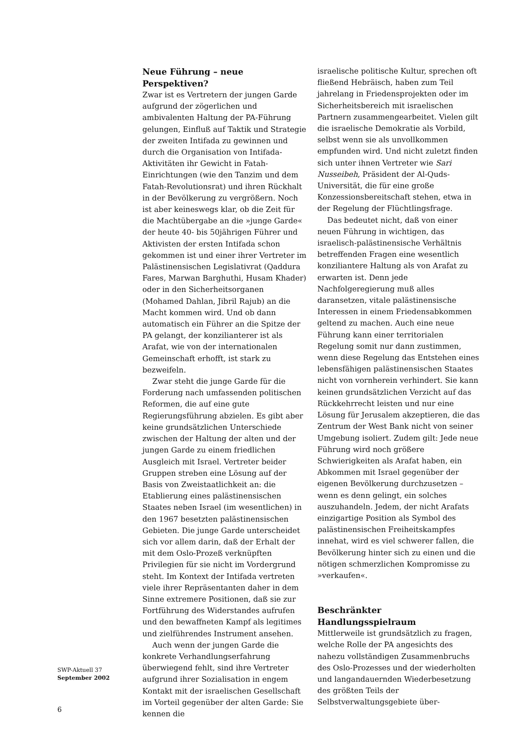Neue Führung – neue Perspektiven?
Zwar ist es Vertretern der jungen Garde aufgrund der zögerlichen und ambivalenten Haltung der PA-Führung gelungen, Einfluß auf Taktik und Strategie der zweiten Intifada zu gewinnen und durch die Organisation von Intifada-Aktivitäten ihr Gewicht in Fatah-Einrichtungen (wie den Tanzim und dem Fatah-Revolutionsrat) und ihren Rückhalt in der Bevölkerung zu vergrößern. Noch ist aber keineswegs klar, ob die Zeit für die Machtübergabe an die »junge Garde« der heute 40- bis 50jährigen Führer und Aktivisten der ersten Intifada schon gekommen ist und einer ihrer Vertreter im Palästinensischen Legislativrat (Qaddura Fares, Marwan Barghuthi, Husam Khader) oder in den Sicherheitsorganen (Mohamed Dahlan, Jibril Rajub) an die Macht kommen wird. Und ob dann automatisch ein Führer an die Spitze der PA gelangt, der konzilianterer ist als Arafat, wie von der internationalen Gemeinschaft erhofft, ist stark zu bezweifeln.
Zwar steht die junge Garde für die Forderung nach umfassenden politischen Reformen, die auf eine gute Regierungsführung abzielen. Es gibt aber keine grundsätzlichen Unterschiede zwischen der Haltung der alten und der jungen Garde zu einem friedlichen Ausgleich mit Israel. Vertreter beider Gruppen streben eine Lösung auf der Basis von Zweistaatlichkeit an: die Etablierung eines palästinensischen Staates neben Israel (im wesentlichen) in den 1967 besetzten palästinensischen Gebieten. Die junge Garde unterscheidet sich vor allem darin, daß der Erhalt der mit dem Oslo-Prozeß verknüpften Privilegien für sie nicht im Vordergrund steht. Im Kontext der Intifada vertreten viele ihrer Repräsentanten daher in dem Sinne extremere Positionen, daß sie zur Fortführung des Widerstandes aufrufen und den bewaffneten Kampf als legitimes und zielführendes Instrument ansehen.
Auch wenn der jungen Garde die konkrete Verhandlungserfahrung überwiegend fehlt, sind ihre Vertreter aufgrund ihrer Sozialisation in engem Kontakt mit der israelischen Gesellschaft im Vorteil gegenüber der alten Garde: Sie kennen die
israelische politische Kultur, sprechen oft fließend Hebräisch, haben zum Teil jahrelang in Friedensprojekten oder im Sicherheitsbereich mit israelischen Partnern zusammengearbeitet. Vielen gilt die israelische Demokratie als Vorbild, selbst wenn sie als unvollkommen empfunden wird. Und nicht zuletzt finden sich unter ihnen Vertreter wie Sari Nusseibeh, Präsident der Al-Quds-Universität, die für eine große Konzessionsbereitschaft stehen, etwa in der Regelung der Flüchtlingsfrage.
Das bedeutet nicht, daß von einer neuen Führung in wichtigen, das israelisch-palästinensische Verhältnis betreffenden Fragen eine wesentlich konziliantere Haltung als von Arafat zu erwarten ist. Denn jede Nachfolgeregierung muß alles daransetzen, vitale palästinensische Interessen in einem Friedensabkommen geltend zu machen. Auch eine neue Führung kann einer territorialen Regelung somit nur dann zustimmen, wenn diese Regelung das Entstehen eines lebensfähigen palästinensischen Staates nicht von vornherein verhindert. Sie kann keinen grundsätzlichen Verzicht auf das Rückkehrrecht leisten und nur eine Lösung für Jerusalem akzeptieren, die das Zentrum der West Bank nicht von seiner Umgebung isoliert. Zudem gilt: Jede neue Führung wird noch größere Schwierigkeiten als Arafat haben, ein Abkommen mit Israel gegenüber der eigenen Bevölkerung durchzusetzen – wenn es denn gelingt, ein solches auszuhandeln. Jedem, der nicht Arafats einzigartige Position als Symbol des palästinensischen Freiheitskampfes innehat, wird es viel schwerer fallen, die Bevölkerung hinter sich zu einen und die nötigen schmerzlichen Kompromisse zu »verkaufen«.
Beschränkter Handlungsspielraum
Mittlerweile ist grundsätzlich zu fragen, welche Rolle der PA angesichts des nahezu vollständigen Zusammenbruchs des Oslo-Prozesses und der wiederholten und langandauernden Wiederbesetzung des größten Teils der Selbstverwaltungsgebiete über-
SWP-Aktuell 37
September 2002
6